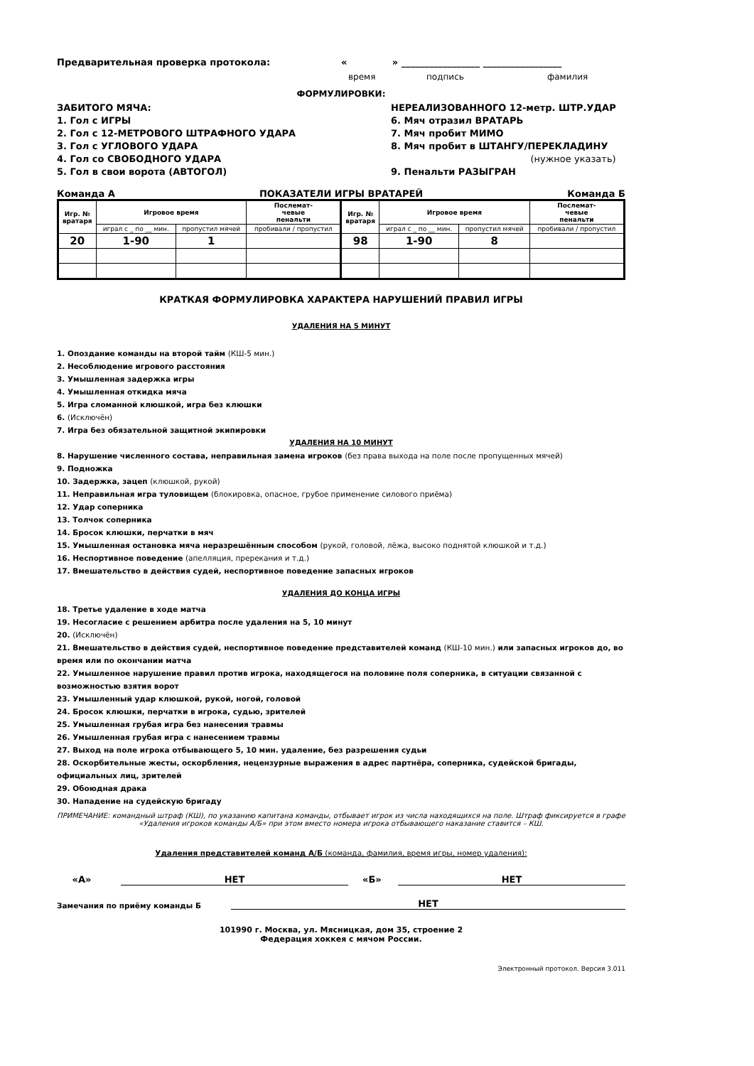Предварительная проверка протокола: « » _________________ _________________
время подпись фамилия
ФОРМУЛИРОВКИ:
ЗАБИТОГО МЯЧА:
1. Гол с ИГРЫ
2. Гол с 12-МЕТРОВОГО ШТРАФНОГО УДАРА
3. Гол с УГЛОВОГО УДАРА
4. Гол со СВОБОДНОГО УДАРА
5. Гол в свои ворота (АВТОГОЛ)
НЕРЕАЛИЗОВАННОГО 12-метр. ШТР.УДАР
6. Мяч отразил ВРАТАРЬ
7. Мяч пробит МИМО
8. Мяч пробит в ШТАНГУ/ПЕРЕКЛАДИНУ
(нужное указать)
9. Пенальти РАЗЫГРАН
Команда А ПОКАЗАТЕЛИ ИГРЫ ВРАТАРЕЙ Команда Б
| Игр. № вратаря | Игровое время | | Послемат- чевые пенальти | Игр. № вратаря | Игровое время | | Послемат- чевые пенальти |
| | играл с _ по __ мин. | пропустил мячей | пробивали / пропустил | | играл с _ по __ мин. | пропустил мячей | пробивали / пропустил |
| 20 | 1-90 | 1 | | 98 | 1-90 | 8 | |
КРАТКАЯ ФОРМУЛИРОВКА ХАРАКТЕРА НАРУШЕНИЙ ПРАВИЛ ИГРЫ
УДАЛЕНИЯ НА 5 МИНУТ
1. Опоздание команды на второй тайм (КШ-5 мин.)
2. Несоблюдение игрового расстояния
3. Умышленная задержка игры
4. Умышленная откидка мяча
5. Игра сломанной клюшкой, игра без клюшки
6. (Исключён)
7. Игра без обязательной защитной экипировки
УДАЛЕНИЯ НА 10 МИНУТ
8. Нарушение численного состава, неправильная замена игроков (без права выхода на поле после пропущенных мячей)
9. Подножка
10. Задержка, зацеп (клюшкой, рукой)
11. Неправильная игра туловищем (блокировка, опасное, грубое применение силового приёма)
12. Удар соперника
13. Толчок соперника
14. Бросок клюшки, перчатки в мяч
15. Умышленная остановка мяча неразрешённым способом (рукой, головой, лёжа, высоко поднятой клюшкой и т.д.)
16. Неспортивное поведение (апелляция, пререкания и т.д.)
17. Вмешательство в действия судей, неспортивное поведение запасных игроков
УДАЛЕНИЯ ДО КОНЦА ИГРЫ
18. Третье удаление в ходе матча
19. Несогласие с решением арбитра после удаления на 5, 10 минут
20. (Исключён)
21. Вмешательство в действия судей, неспортивное поведение представителей команд (КШ-10 мин.) или запасных игроков до, во время или по окончании матча
22. Умышленное нарушение правил против игрока, находящегося на половине поля соперника, в ситуации связанной с возможностью взятия ворот
23. Умышленный удар клюшкой, рукой, ногой, головой
24. Бросок клюшки, перчатки в игрока, судью, зрителей
25. Умышленная грубая игра без нанесения травмы
26. Умышленная грубая игра с нанесением травмы
27. Выход на поле игрока отбывающего 5, 10 мин. удаление, без разрешения судьи
28. Оскорбительные жесты, оскорбления, нецензурные выражения в адрес партнёра, соперника, судейской бригады, официальных лиц, зрителей
29. Обоюдная драка
30. Нападение на судейскую бригаду
ПРИМЕЧАНИЕ: командный штраф (КШ), по указанию капитана команды, отбывает игрок из числа находящихся на поле. Штраф фиксируется в графе «Удаления игроков команды А/Б» при этом вместо номера игрока отбывающего наказание ставится – КШ.
Удаления представителей команд А/Б (команда, фамилия, время игры, номер удаления):
«А» НЕТ «Б» НЕТ
Замечания по приёму команды Б НЕТ
101990 г. Москва, ул. Мясницкая, дом 35, строение 2
Федерация хоккея с мячом России.
Электронный протокол. Версия 3.011